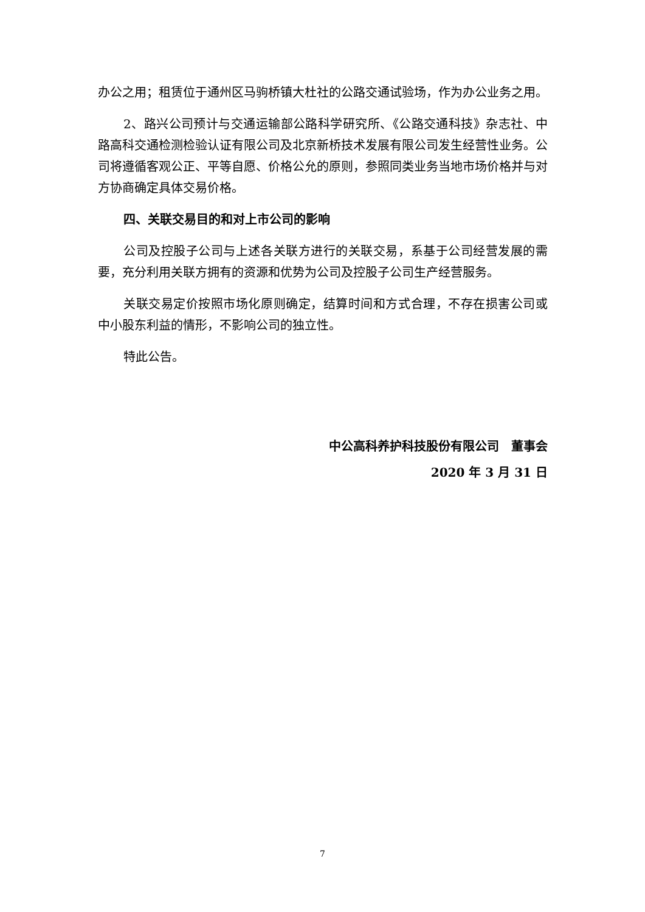办公之用；租赁位于通州区马驹桥镇大杜社的公路交通试验场，作为办公业务之用。
2、路兴公司预计与交通运输部公路科学研究所、《公路交通科技》杂志社、中路高科交通检测检验认证有限公司及北京新桥技术发展有限公司发生经营性业务。公司将遵循客观公正、平等自愿、价格公允的原则，参照同类业务当地市场价格并与对方协商确定具体交易价格。
四、关联交易目的和对上市公司的影响
公司及控股子公司与上述各关联方进行的关联交易，系基于公司经营发展的需要，充分利用关联方拥有的资源和优势为公司及控股子公司生产经营服务。
关联交易定价按照市场化原则确定，结算时间和方式合理，不存在损害公司或中小股东利益的情形，不影响公司的独立性。
特此公告。
中公高科养护科技股份有限公司　董事会
2020 年 3 月 31 日
7